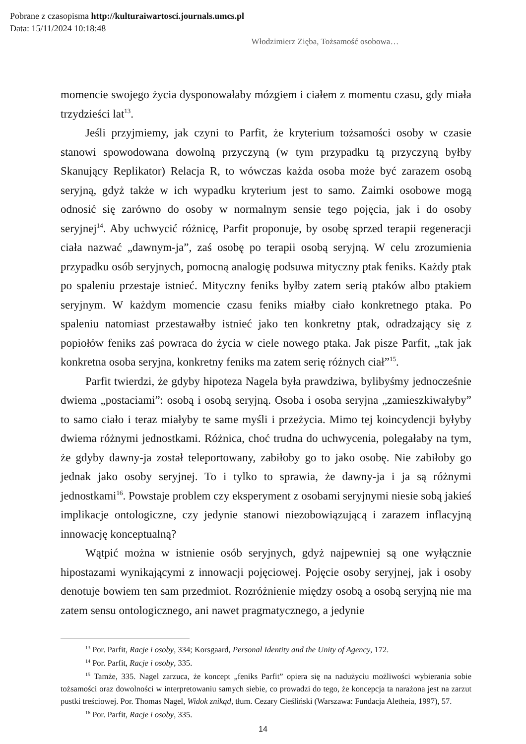Pobrane z czasopisma http://kulturaiwartosci.journals.umcs.pl
Data: 15/11/2024 10:18:48
Włodzimierz Zięba, Tożsamość osobowa…
momencie swojego życia dysponowałaby mózgiem i ciałem z momentu czasu, gdy miała trzydzieści lat<sup>13</sup>.
Jeśli przyjmiemy, jak czyni to Parfit, że kryterium tożsamości osoby w czasie stanowi spowodowana dowolną przyczyną (w tym przypadku tą przyczyną byłby Skanujący Replikator) Relacja R, to wówczas każda osoba może być zarazem osobą seryjną, gdyż także w ich wypadku kryterium jest to samo. Zaimki osobowe mogą odnosić się zarówno do osoby w normalnym sensie tego pojęcia, jak i do osoby seryjnej<sup>14</sup>. Aby uchwycić różnicę, Parfit proponuje, by osobę sprzed terapii regeneracji ciała nazwać „dawnym-ja”, zaś osobę po terapii osobą seryjną. W celu zrozumienia przypadku osób seryjnych, pomocną analogię podsuwa mityczny ptak feniks. Każdy ptak po spaleniu przestaje istnieć. Mityczny feniks byłby zatem serią ptaków albo ptakiem seryjnym. W każdym momencie czasu feniks miałby ciało konkretnego ptaka. Po spaleniu natomiast przestawałby istnieć jako ten konkretny ptak, odradzający się z popiołów feniks zaś powraca do życia w ciele nowego ptaka. Jak pisze Parfit, „tak jak konkretna osoba seryjna, konkretny feniks ma zatem serię różnych ciał”<sup>15</sup>.
Parfit twierdzi, że gdyby hipoteza Nagela była prawdziwa, bylibyśmy jednocześnie dwiema „postaciami”: osobą i osobą seryjną. Osoba i osoba seryjna „zamieszkiwałyby” to samo ciało i teraz miałyby te same myśli i przeżycia. Mimo tej koincydencji byłyby dwiema różnymi jednostkami. Różnica, choć trudna do uchwycenia, polegałaby na tym, że gdyby dawny-ja został teleportowany, zabiłoby go to jako osobę. Nie zabiłoby go jednak jako osoby seryjnej. To i tylko to sprawia, że dawny-ja i ja są różnymi jednostkami<sup>16</sup>. Powstaje problem czy eksperyment z osobami seryjnymi niesie sobą jakieś implikacje ontologiczne, czy jedynie stanowi niezobowiązującą i zarazem inflacyjną innowację konceptualną?
Wątpić można w istnienie osób seryjnych, gdyż najpewniej są one wyłącznie hipostazami wynikającymi z innowacji pojęciowej. Pojęcie osoby seryjnej, jak i osoby denotuje bowiem ten sam przedmiot. Rozróżnienie między osobą a osobą seryjną nie ma zatem sensu ontologicznego, ani nawet pragmatycznego, a jedynie
<sup>13</sup> Por. Parfit, Racje i osoby, 334; Korsgaard, Personal Identity and the Unity of Agency, 172.
<sup>14</sup> Por. Parfit, Racje i osoby, 335.
<sup>15</sup> Tamże, 335. Nagel zarzuca, że koncept „feniks Parfit” opiera się na nadużyciu możliwości wybierania sobie tożsamości oraz dowolności w interpretowaniu samych siebie, co prowadzi do tego, że koncepcja ta narażona jest na zarzut pustki treściowej. Por. Thomas Nagel, Widok znikąd, tłum. Cezary Cieśliński (Warszawa: Fundacja Aletheia, 1997), 57.
<sup>16</sup> Por. Parfit, Racje i osoby, 335.
14